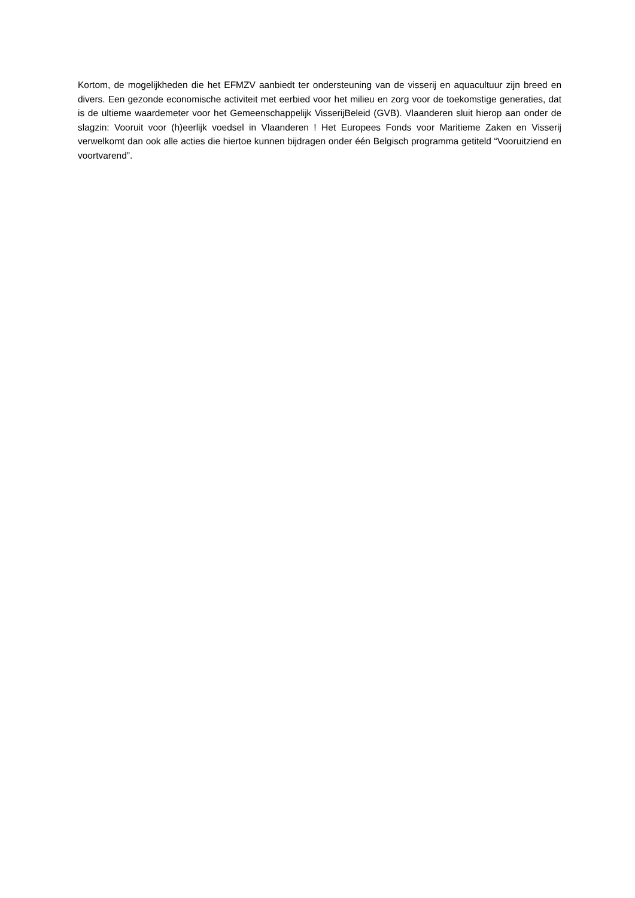Kortom, de mogelijkheden die het EFMZV aanbiedt ter ondersteuning van de visserij en aquacultuur zijn breed en divers. Een gezonde economische activiteit met eerbied voor het milieu en zorg voor de toekomstige generaties, dat is de ultieme waardemeter voor het Gemeenschappelijk VisserijBeleid (GVB). Vlaanderen sluit hierop aan onder de slagzin: Vooruit voor (h)eerlijk voedsel in Vlaanderen ! Het Europees Fonds voor Maritieme Zaken en Visserij verwelkomt dan ook alle acties die hiertoe kunnen bijdragen onder één Belgisch programma getiteld “Vooruitziend en voortvarend”.